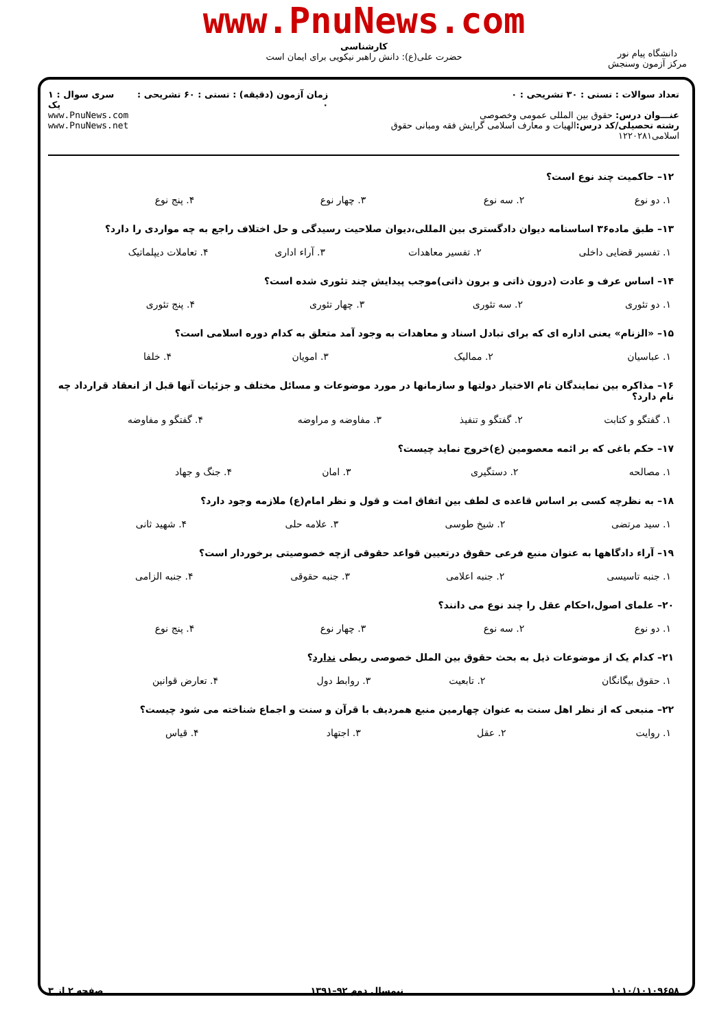www.PnuNews.com
کارشناسی
حضرت علی(ع): دانش راهبر نیکویی برای ایمان است
دانشگاه پیام نور
مرکز آزمون وسنجش
تعداد سوالات : تستی : ۳۰ تشریحی : ۰
عنـــوان درس: حقوق بین المللی عمومی وخصوصی
رشته تحصیلی/کد درس: الهیات و معارف اسلامی گرایش فقه ومبانی حقوق اسلامی۱۲۲۰۲۸۱
زمان آزمون (دقیقه) : تستی : ۶۰ تشریحی : ۰
سری سوال : ۱ یک
www.PnuNews.com
www.PnuNews.net
۱۲– حاکمیت چند نوع است؟
| ۱. دو نوع | ۲. سه نوع | ۳. چهار نوع | ۴. پنج نوع |
۱۳– طبق ماده۳۶ اساسنامه دیوان دادگستری بین المللی،دیوان صلاحیت رسیدگی و حل اختلاف راجع به چه مواردی را دارد؟
| ۱. تفسیر قضایی داخلی | ۲. تفسیر معاهدات | ۳. آراء اداری | ۴. تعاملات دیپلماتیک |
۱۴– اساس عرف و عادت (درون ذاتی و برون ذاتی)موجب پیدایش چند تئوری شده است؟
| ۱. دو تئوری | ۲. سه تئوری | ۳. چهار تئوری | ۴. پنج تئوری |
۱۵– «الزنام» یعنی اداره ای که برای تبادل اسناد و معاهدات به وجود آمد متعلق به کدام دوره اسلامی است؟
| ۱. عباسیان | ۲. ممالیک | ۳. امویان | ۴. خلفا |
۱۶– مذاکره بین نمایندگان تام الاختیار دولتها و سازمانها در مورد موضوعات و مسائل مختلف و جزئیات آنها قبل از انعقاد قرارداد چه نام دارد؟
| ۱. گفتگو و کتابت | ۲. گفتگو و تنفیذ | ۳. مفاوضه و مراوضه | ۴. گفتگو و مفاوضه |
۱۷– حکم باغی که بر ائمه معصومین (ع)خروج نماید چیست؟
| ۱. مصالحه | ۲. دستگیری | ۳. امان | ۴. جنگ و جهاد |
۱۸– به نظرچه کسی بر اساس قاعده ی لطف بین اتفاق امت و قول و نظر امام(ع) ملازمه وجود دارد؟
| ۱. سید مرتضی | ۲. شیخ طوسی | ۳. علامه حلی | ۴. شهید ثانی |
۱۹– آراء دادگاهها به عنوان منبع فرعی حقوق درتعیین قواعد حقوقی ازچه خصوصیتی برخوردار است؟
| ۱. جنبه تاسیسی | ۲. جنبه اعلامی | ۳. جنبه حقوقی | ۴. جنبه الزامی |
۲۰– علمای اصول،احکام عقل را چند نوع می دانند؟
| ۱. دو نوع | ۲. سه نوع | ۳. چهار نوع | ۴. پنج نوع |
۲۱– کدام یک از موضوعات ذیل به بحث حقوق بین الملل خصوصی ربطی ندارد؟
| ۱. حقوق بیگانگان | ۲. تابعیت | ۳. روابط دول | ۴. تعارض قوانین |
۲۲– منبعی که از نظر اهل سنت به عنوان چهارمین منبع همردیف با قرآن و سنت و اجماع شناخته می شود چیست؟
| ۱. روایت | ۲. عقل | ۳. اجتهاد | ۴. قیاس |
۱۰۱۰/۱۰۱۰۹۶۵۸ نیمسال دوم ۹۲–۱۳۹۱ صفحه ۲ از ۳